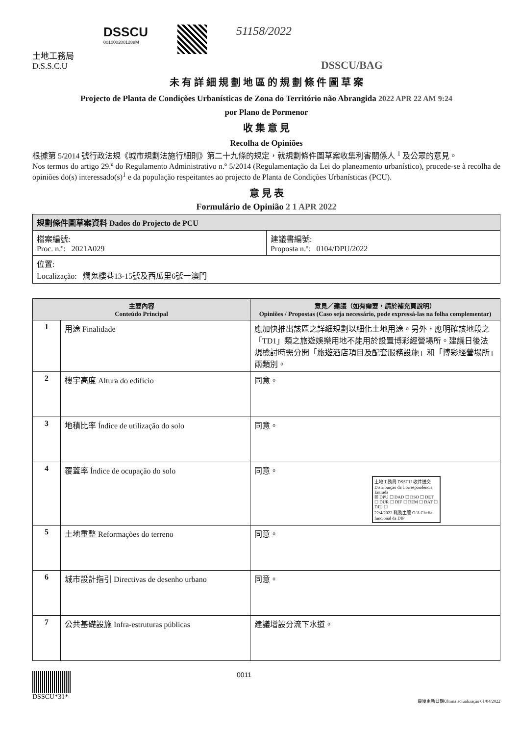土地工務局
D.S.S.C.U
DSSCU
0010002001288M
51158/2022
DSSCU/BAG
未 有 詳 細 規 劃 地 區 的 規 劃 條 件 圖 草 案
Projecto de Planta de Condições Urbanísticas de Zona do Território não Abrangida 2022 APR 22 AM 9:24
por Plano de Pormenor
收 集 意 見
Recolha de Opiniões
根據第 5/2014 號行政法規《城市規劃法施行細則》第二十九條的規定，就規劃條件圖草案收集利害關係人 <sup>1</sup> 及公眾的意見。
Nos termos do artigo 29.º do Regulamento Administrativo n.º 5/2014 (Regulamentação da Lei do planeamento urbanístico), procede-se à recolha de opiniões do(s) interessado(s)<sup>1</sup> e da população respeitantes ao projecto de Planta de Condições Urbanísticas (PCU).
意 見 表
Formulário de Opinião 2 1 APR 2022
| 規劃條件圖草案資料 Dados do Projecto de PCU | |
| 檔案編號: Proc. n.º: 2021A029 | 建議書編號: Proposta n.º: 0104/DPU/2022 |
| 位置: Localização: 爛鬼樓巷13-15號及西瓜里6號一澳門 | |
| 主要內容 Conteúdo Principal | | 意見／建議（如有需要，請於補充頁說明） Opiniões / Propostas (Caso seja necessário, pode expressá-las na folha complementar) |
| --- | --- | --- |
| 1 | 用途 Finalidade | 應加快推出該區之詳細規劃以細化土地用途。另外，應明確該地段之「TD1」類之旅遊娛樂用地不能用於設置博彩經營場所。建議日後法規檢討時需分開「旅遊酒店項目及配套服務設施」和「博彩經營場所」兩類別。 |
| 2 | 樓宇高度 Altura do edifício | 同意。 |
| 3 | 地積比率 Índice de utilização do solo | 同意。 |
| 4 | 覆蓋率 Índice de ocupação do solo | 同意。 土地工務局 DSSCU 收件送交 Distribuição da Correspondência Entrada ☒ DPU ☐ DAD ☐ DSO ☐ DET ☐ DUR ☐ DIF ☐ DEM ☐ DAT ☐ DJU ☐ 22/4/2022 職務主管 O/A Chefia funcional da DIP |
| 5 | 土地重整 Reformações do terreno | 同意。 |
| 6 | 城市設計指引 Directivas de desenho urbano | 同意。 |
| 7 | 公共基礎設施 Infra-estruturas públicas | 建議增設分流下水道。 |
DSSCU*31* 0011
最後更新日期Última actualização 01/04/2022